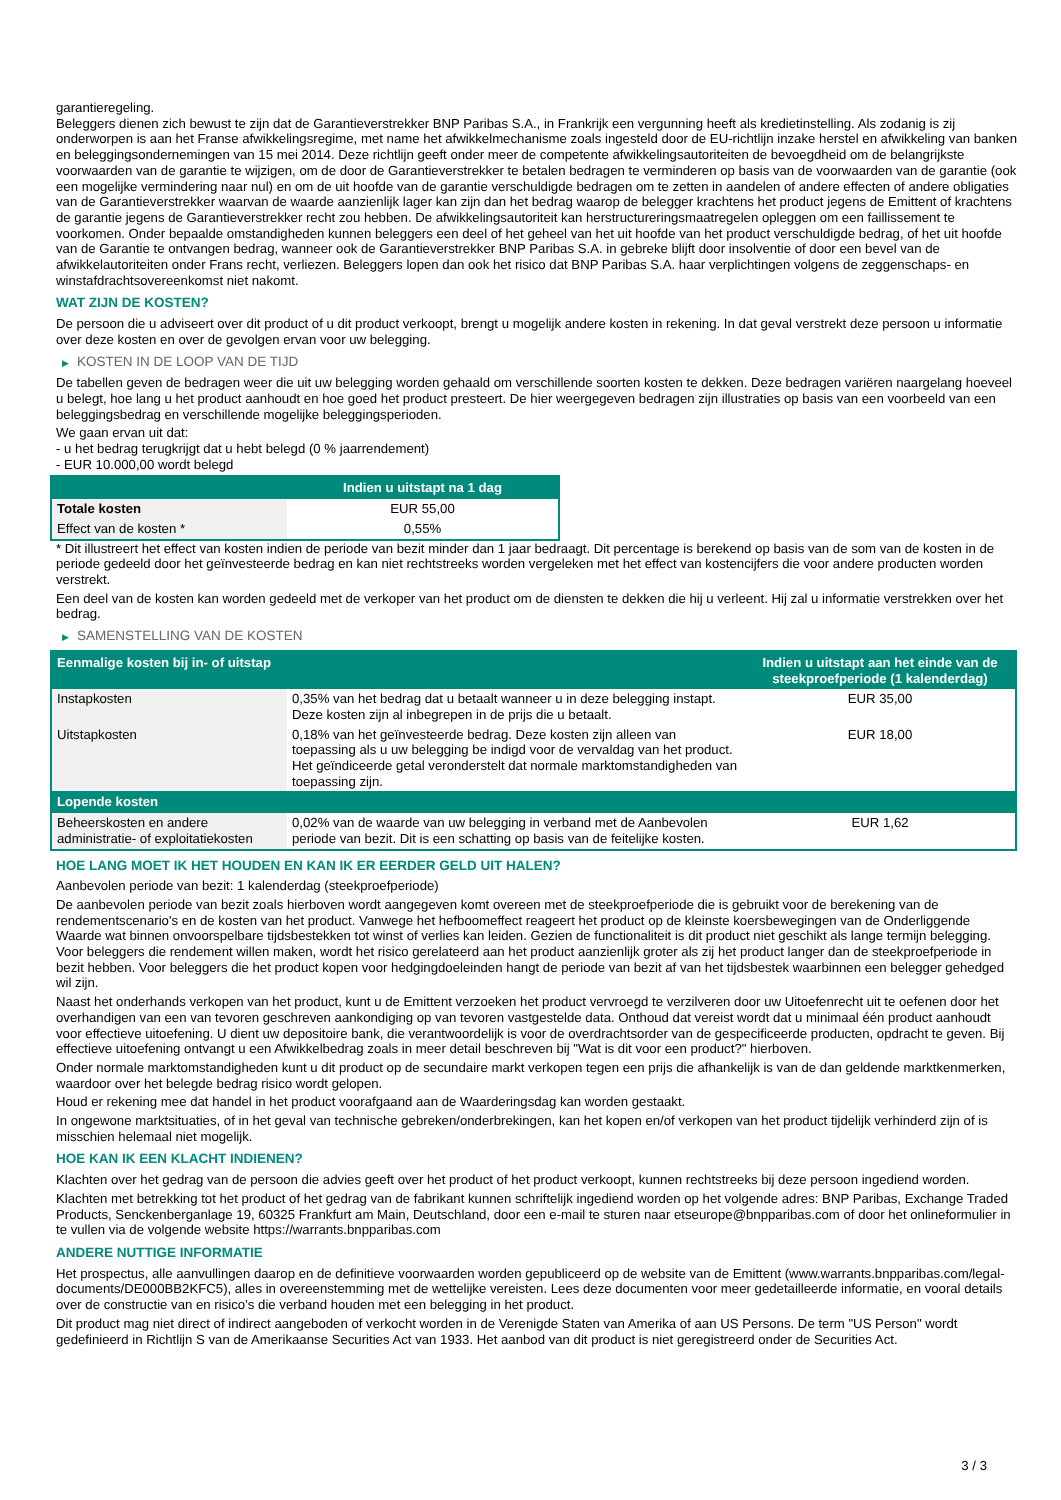garantieregeling.
Beleggers dienen zich bewust te zijn dat de Garantieverstrekker BNP Paribas S.A., in Frankrijk een vergunning heeft als kredietinstelling. Als zodanig is zij onderworpen is aan het Franse afwikkelingsregime, met name het afwikkelmechanisme zoals ingesteld door de EU-richtlijn inzake herstel en afwikkeling van banken en beleggingsondernemingen van 15 mei 2014. Deze richtlijn geeft onder meer de competente afwikkelingsautoriteiten de bevoegdheid om de belangrijkste voorwaarden van de garantie te wijzigen, om de door de Garantieverstrekker te betalen bedragen te verminderen op basis van de voorwaarden van de garantie (ook een mogelijke vermindering naar nul) en om de uit hoofde van de garantie verschuldigde bedragen om te zetten in aandelen of andere effecten of andere obligaties van de Garantieverstrekker waarvan de waarde aanzienlijk lager kan zijn dan het bedrag waarop de belegger krachtens het product jegens de Emittent of krachtens de garantie jegens de Garantieverstrekker recht zou hebben. De afwikkelingsautoriteit kan herstructureringsmaatregelen opleggen om een faillissement te voorkomen. Onder bepaalde omstandigheden kunnen beleggers een deel of het geheel van het uit hoofde van het product verschuldigde bedrag, of het uit hoofde van de Garantie te ontvangen bedrag, wanneer ook de Garantieverstrekker BNP Paribas S.A. in gebreke blijft door insolventie of door een bevel van de afwikkelautoriteiten onder Frans recht, verliezen. Beleggers lopen dan ook het risico dat BNP Paribas S.A. haar verplichtingen volgens de zeggenschaps- en winstafdrachtsovereenkomst niet nakomt.
WAT ZIJN DE KOSTEN?
De persoon die u adviseert over dit product of u dit product verkoopt, brengt u mogelijk andere kosten in rekening. In dat geval verstrekt deze persoon u informatie over deze kosten en over de gevolgen ervan voor uw belegging.
▶ KOSTEN IN DE LOOP VAN DE TIJD
De tabellen geven de bedragen weer die uit uw belegging worden gehaald om verschillende soorten kosten te dekken. Deze bedragen variëren naargelang hoeveel u belegt, hoe lang u het product aanhoudt en hoe goed het product presteert. De hier weergegeven bedragen zijn illustraties op basis van een voorbeeld van een beleggingsbedrag en verschillende mogelijke beleggingsperioden.
We gaan ervan uit dat:
- u het bedrag terugkrijgt dat u hebt belegd (0 % jaarrendement)
- EUR 10.000,00 wordt belegd
| | Indien u uitstapt na 1 dag |
| --- | --- |
| Totale kosten | EUR 55,00 |
| Effect van de kosten * | 0,55% |
* Dit illustreert het effect van kosten indien de periode van bezit minder dan 1 jaar bedraagt. Dit percentage is berekend op basis van de som van de kosten in de periode gedeeld door het geïnvesteerde bedrag en kan niet rechtstreeks worden vergeleken met het effect van kostencijfers die voor andere producten worden verstrekt.
Een deel van de kosten kan worden gedeeld met de verkoper van het product om de diensten te dekken die hij u verleent. Hij zal u informatie verstrekken over het bedrag.
▶ SAMENSTELLING VAN DE KOSTEN
| Eenmalige kosten bij in- of uitstap | | Indien u uitstapt aan het einde van de steekproefperiode (1 kalenderdag) |
| --- | --- | --- |
| Instapkosten | 0,35% van het bedrag dat u betaalt wanneer u in deze belegging instapt. Deze kosten zijn al inbegrepen in de prijs die u betaalt. | EUR 35,00 |
| Uitstapkosten | 0,18% van het geïnvesteerde bedrag. Deze kosten zijn alleen van toepassing als u uw belegging be indigd voor de vervaldag van het product. Het geïndiceerde getal veronderstelt dat normale marktomstandigheden van toepassing zijn. | EUR 18,00 |
| Lopende kosten | | |
| Beheerskosten en andere administratie- of exploitatiekosten | 0,02% van de waarde van uw belegging in verband met de Aanbevolen periode van bezit. Dit is een schatting op basis van de feitelijke kosten. | EUR 1,62 |
HOE LANG MOET IK HET HOUDEN EN KAN IK ER EERDER GELD UIT HALEN?
Aanbevolen periode van bezit: 1 kalenderdag (steekproefperiode)
De aanbevolen periode van bezit zoals hierboven wordt aangegeven komt overeen met de steekproefperiode die is gebruikt voor de berekening van de rendementscenario's en de kosten van het product. Vanwege het hefboomeffect reageert het product op de kleinste koersbewegingen van de Onderliggende Waarde wat binnen onvoorspelbare tijdsbestekken tot winst of verlies kan leiden. Gezien de functionaliteit is dit product niet geschikt als lange termijn belegging. Voor beleggers die rendement willen maken, wordt het risico gerelateerd aan het product aanzienlijk groter als zij het product langer dan de steekproefperiode in bezit hebben. Voor beleggers die het product kopen voor hedgingdoeleinden hangt de periode van bezit af van het tijdsbestek waarbinnen een belegger gehedged wil zijn.
Naast het onderhands verkopen van het product, kunt u de Emittent verzoeken het product vervroegd te verzilveren door uw Uitoefenrecht uit te oefenen door het overhandigen van een van tevoren geschreven aankondiging op van tevoren vastgestelde data. Onthoud dat vereist wordt dat u minimaal één product aanhoudt voor effectieve uitoefening. U dient uw depositoire bank, die verantwoordelijk is voor de overdrachtsorder van de gespecificeerde producten, opdracht te geven. Bij effectieve uitoefening ontvangt u een Afwikkelbedrag zoals in meer detail beschreven bij "Wat is dit voor een product?" hierboven.
Onder normale marktomstandigheden kunt u dit product op de secundaire markt verkopen tegen een prijs die afhankelijk is van de dan geldende marktkenmerken, waardoor over het belegde bedrag risico wordt gelopen.
Houd er rekening mee dat handel in het product voorafgaand aan de Waarderingsdag kan worden gestaakt.
In ongewone marktsituaties, of in het geval van technische gebreken/onderbrekingen, kan het kopen en/of verkopen van het product tijdelijk verhinderd zijn of is misschien helemaal niet mogelijk.
HOE KAN IK EEN KLACHT INDIENEN?
Klachten over het gedrag van de persoon die advies geeft over het product of het product verkoopt, kunnen rechtstreeks bij deze persoon ingediend worden.
Klachten met betrekking tot het product of het gedrag van de fabrikant kunnen schriftelijk ingediend worden op het volgende adres: BNP Paribas, Exchange Traded Products, Senckenberganlage 19, 60325 Frankfurt am Main, Deutschland, door een e-mail te sturen naar etseurope@bnpparibas.com of door het onlineformulier in te vullen via de volgende website https://warrants.bnpparibas.com
ANDERE NUTTIGE INFORMATIE
Het prospectus, alle aanvullingen daarop en de definitieve voorwaarden worden gepubliceerd op de website van de Emittent (www.warrants.bnpparibas.com/legal-documents/DE000BB2KFC5), alles in overeenstemming met de wettelijke vereisten. Lees deze documenten voor meer gedetailleerde informatie, en vooral details over de constructie van en risico’s die verband houden met een belegging in het product.
Dit product mag niet direct of indirect aangeboden of verkocht worden in de Verenigde Staten van Amerika of aan US Persons. De term "US Person" wordt gedefinieerd in Richtlijn S van de Amerikaanse Securities Act van 1933. Het aanbod van dit product is niet geregistreerd onder de Securities Act.
3 / 3